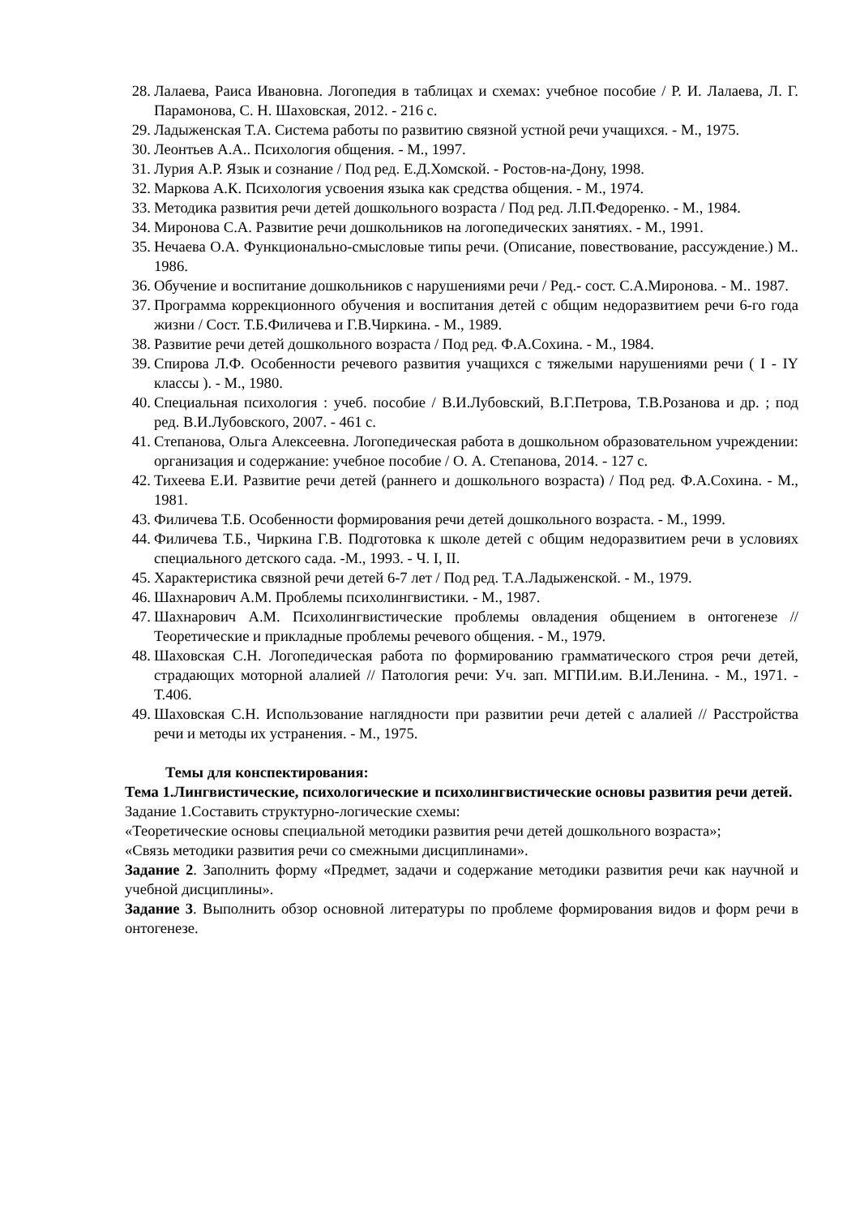28. Лалаева, Раиса Ивановна. Логопедия в таблицах и схемах: учебное пособие / Р. И. Лалаева, Л. Г. Парамонова, С. Н. Шаховская, 2012. - 216 с.
29. Ладыженская Т.А. Система работы по развитию связной устной речи учащихся. - М., 1975.
30. Леонтьев А.А.. Психология общения. - М., 1997.
31. Лурия А.Р. Язык и сознание / Под ред. Е.Д.Хомской. - Ростов-на-Дону, 1998.
32. Маркова А.К. Психология усвоения языка как средства общения. - М., 1974.
33. Методика развития речи детей дошкольного возраста / Под ред. Л.П.Федоренко. - М., 1984.
34. Миронова С.А. Развитие речи дошкольников на логопедических занятиях. - М., 1991.
35. Нечаева О.А. Функционально-смысловые типы речи. (Описание, повествование, рассуждение.) М.. 1986.
36. Обучение и воспитание дошкольников с нарушениями речи / Ред.- сост. С.А.Миронова. - М.. 1987.
37. Программа коррекционного обучения и воспитания детей с общим недоразвитием речи 6-го года жизни / Сост. Т.Б.Филичева и Г.В.Чиркина. - М., 1989.
38. Развитие речи детей дошкольного возраста / Под ред. Ф.А.Сохина. - М., 1984.
39. Спирова Л.Ф. Особенности речевого развития учащихся с тяжелыми нарушениями речи ( I - IY классы ). - М., 1980.
40. Специальная психология : учеб. пособие / В.И.Лубовский, В.Г.Петрова, Т.В.Розанова и др. ; под ред. В.И.Лубовского, 2007. - 461 с.
41. Степанова, Ольга Алексеевна. Логопедическая работа в дошкольном образовательном учреждении: организация и содержание: учебное пособие / О. А. Степанова, 2014. - 127 с.
42. Тихеева Е.И. Развитие речи детей (раннего и дошкольного возраста) / Под ред. Ф.А.Сохина. - М., 1981.
43. Филичева Т.Б. Особенности формирования речи детей дошкольного возраста. - М., 1999.
44. Филичева Т.Б., Чиркина Г.В. Подготовка к школе детей с общим недоразвитием речи в условиях специального детского сада. -М., 1993. - Ч. I, II.
45. Характеристика связной речи детей 6-7 лет / Под ред. Т.А.Ладыженской. - М., 1979.
46. Шахнарович А.М. Проблемы психолингвистики. - М., 1987.
47. Шахнарович А.М. Психолингвистические проблемы овладения общением в онтогенезе // Теоретические и прикладные проблемы речевого общения. - М., 1979.
48. Шаховская С.Н. Логопедическая работа по формированию грамматического строя речи детей, страдающих моторной алалией // Патология речи: Уч. зап. МГПИ.им. В.И.Ленина. - М., 1971. - Т.406.
49. Шаховская С.Н. Использование наглядности при развитии речи детей с алалией // Расстройства речи и методы их устранения. - М., 1975.
Темы для конспектирования:
Тема 1.Лингвистические, психологические и психолингвистические основы развития речи детей.
Задание 1.Составить структурно-логические схемы:
«Теоретические основы специальной методики развития речи детей дошкольного возраста»;
«Связь методики развития речи со смежными дисциплинами».
Задание 2. Заполнить форму «Предмет, задачи и содержание методики развития речи как научной и учебной дисциплины».
Задание 3. Выполнить обзор основной литературы по проблеме формирования видов и форм речи в онтогенезе.